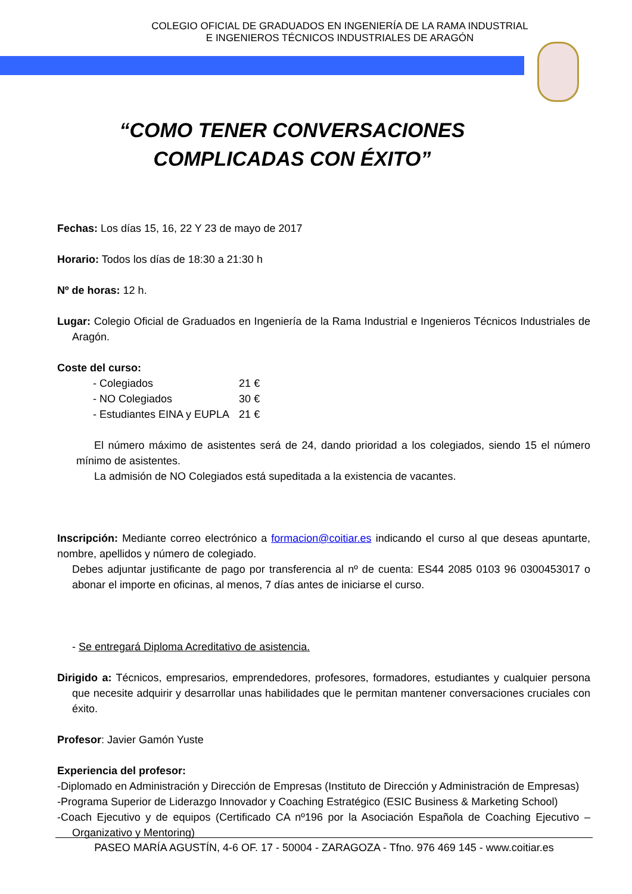COLEGIO OFICIAL DE GRADUADOS EN INGENIERÍA DE LA RAMA INDUSTRIAL
E INGENIEROS TÉCNICOS INDUSTRIALES DE ARAGÓN
“COMO TENER CONVERSACIONES
COMPLICADAS CON ÉXITO”
Fechas: Los días 15, 16, 22 Y 23 de mayo de 2017
Horario: Todos los días de 18:30 a 21:30 h
Nº de horas: 12 h.
Lugar: Colegio Oficial de Graduados en Ingeniería de la Rama Industrial e Ingenieros Técnicos Industriales de Aragón.
Coste del curso:
| - Colegiados | 21 € |
| - NO Colegiados | 30 € |
| - Estudiantes EINA y EUPLA | 21 € |
El número máximo de asistentes será de 24, dando prioridad a los colegiados, siendo 15 el número mínimo de asistentes.
La admisión de NO Colegiados está supeditada a la existencia de vacantes.
Inscripción: Mediante correo electrónico a formacion@coitiar.es indicando el curso al que deseas apuntarte, nombre, apellidos y número de colegiado.
Debes adjuntar justificante de pago por transferencia al nº de cuenta: ES44 2085 0103 96 0300453017 o abonar el importe en oficinas, al menos, 7 días antes de iniciarse el curso.
- Se entregará Diploma Acreditativo de asistencia.
Dirigido a: Técnicos, empresarios, emprendedores, profesores, formadores, estudiantes y cualquier persona que necesite adquirir y desarrollar unas habilidades que le permitan mantener conversaciones cruciales con éxito.
Profesor: Javier Gamón Yuste
Experiencia del profesor:
-Diplomado en Administración y Dirección de Empresas (Instituto de Dirección y Administración de Empresas)
-Programa Superior de Liderazgo Innovador y Coaching Estratégico (ESIC Business & Marketing School)
-Coach Ejecutivo y de equipos (Certificado CA nº196 por la Asociación Española de Coaching Ejecutivo – Organizativo y Mentoring)
PASEO MARÍA AGUSTÍN, 4-6 OF. 17 - 50004 - ZARAGOZA - Tfno. 976 469 145 - www.coitiar.es